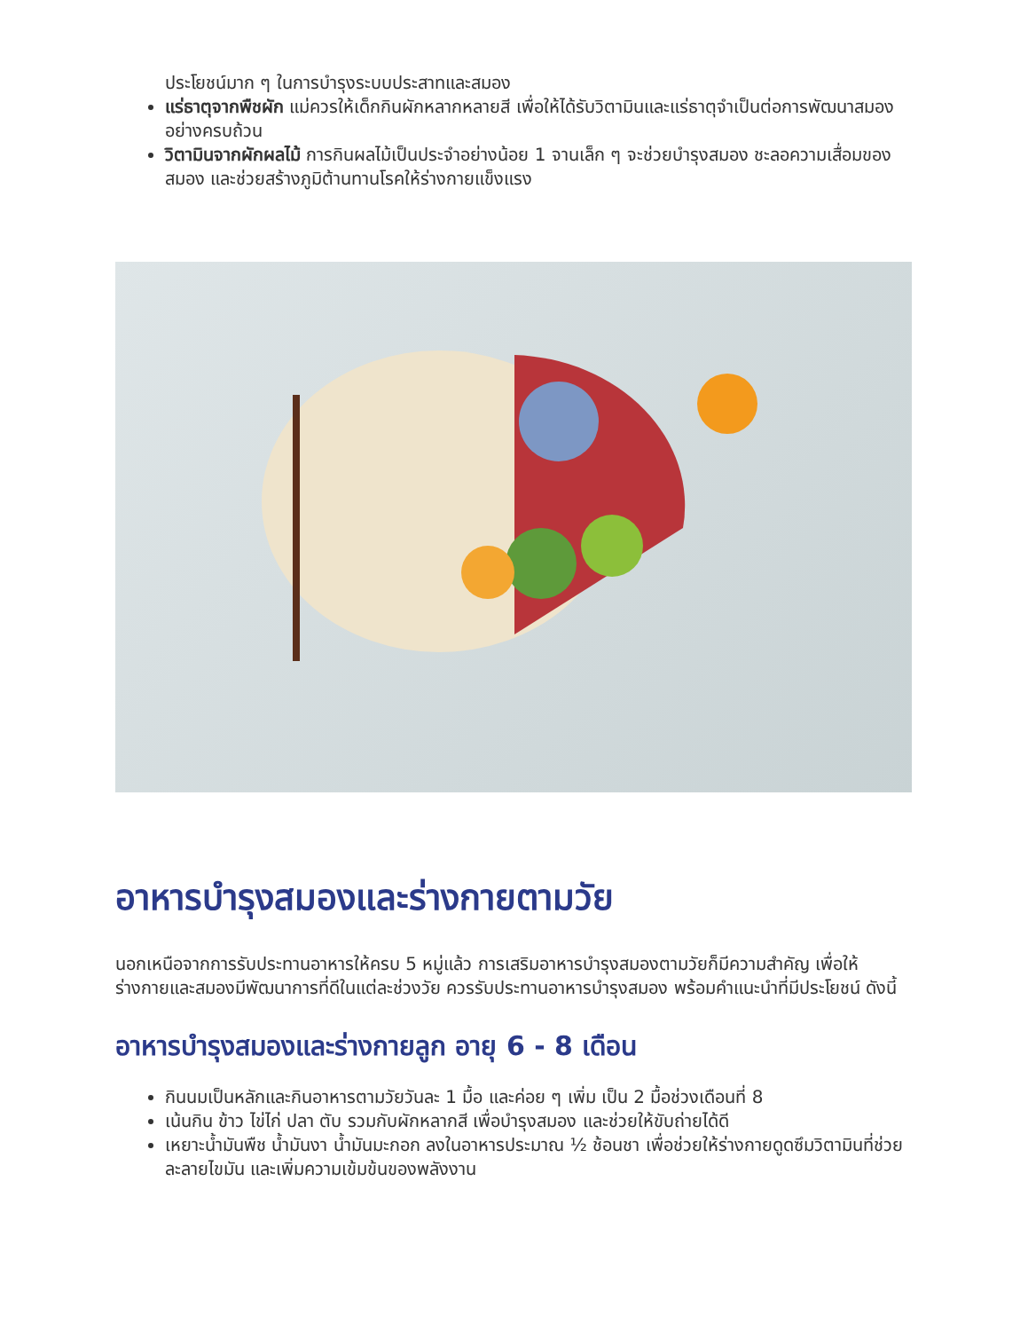ประโยชน์มาก ๆ ในการบำรุงระบบประสาทและสมอง
แร่ธาตุจากพืชผัก แม่ควรให้เด็กกินผักหลากหลายสี เพื่อให้ได้รับวิตามินและแร่ธาตุจำเป็นต่อการพัฒนาสมองอย่างครบถ้วน
วิตามินจากผักผลไม้ การกินผลไม้เป็นประจำอย่างน้อย 1 จานเล็ก ๆ จะช่วยบำรุงสมอง ชะลอความเสื่อมของสมอง และช่วยสร้างภูมิต้านทานโรคให้ร่างกายแข็งแรง
อาหารบำรุงสมองและร่างกายตามวัย
นอกเหนือจากการรับประทานอาหารให้ครบ 5 หมู่แล้ว การเสริมอาหารบำรุงสมองตามวัยก็มีความสำคัญ เพื่อให้ร่างกายและสมองมีพัฒนาการที่ดีในแต่ละช่วงวัย ควรรับประทานอาหารบำรุงสมอง พร้อมคำแนะนำที่มีประโยชน์ ดังนี้
อาหารบำรุงสมองและร่างกายลูก อายุ 6 - 8 เดือน
กินนมเป็นหลักและกินอาหารตามวัยวันละ 1 มื้อ และค่อย ๆ เพิ่ม เป็น 2 มื้อช่วงเดือนที่ 8
เน้นกิน ข้าว ไข่ไก่ ปลา ตับ รวมกับผักหลากสี เพื่อบำรุงสมอง และช่วยให้ขับถ่ายได้ดี
เหยาะน้ำมันพืช น้ำมันงา น้ำมันมะกอก ลงในอาหารประมาณ ½ ช้อนชา เพื่อช่วยให้ร่างกายดูดซึมวิตามินที่ช่วยละลายไขมัน และเพิ่มความเข้มข้นของพลังงาน